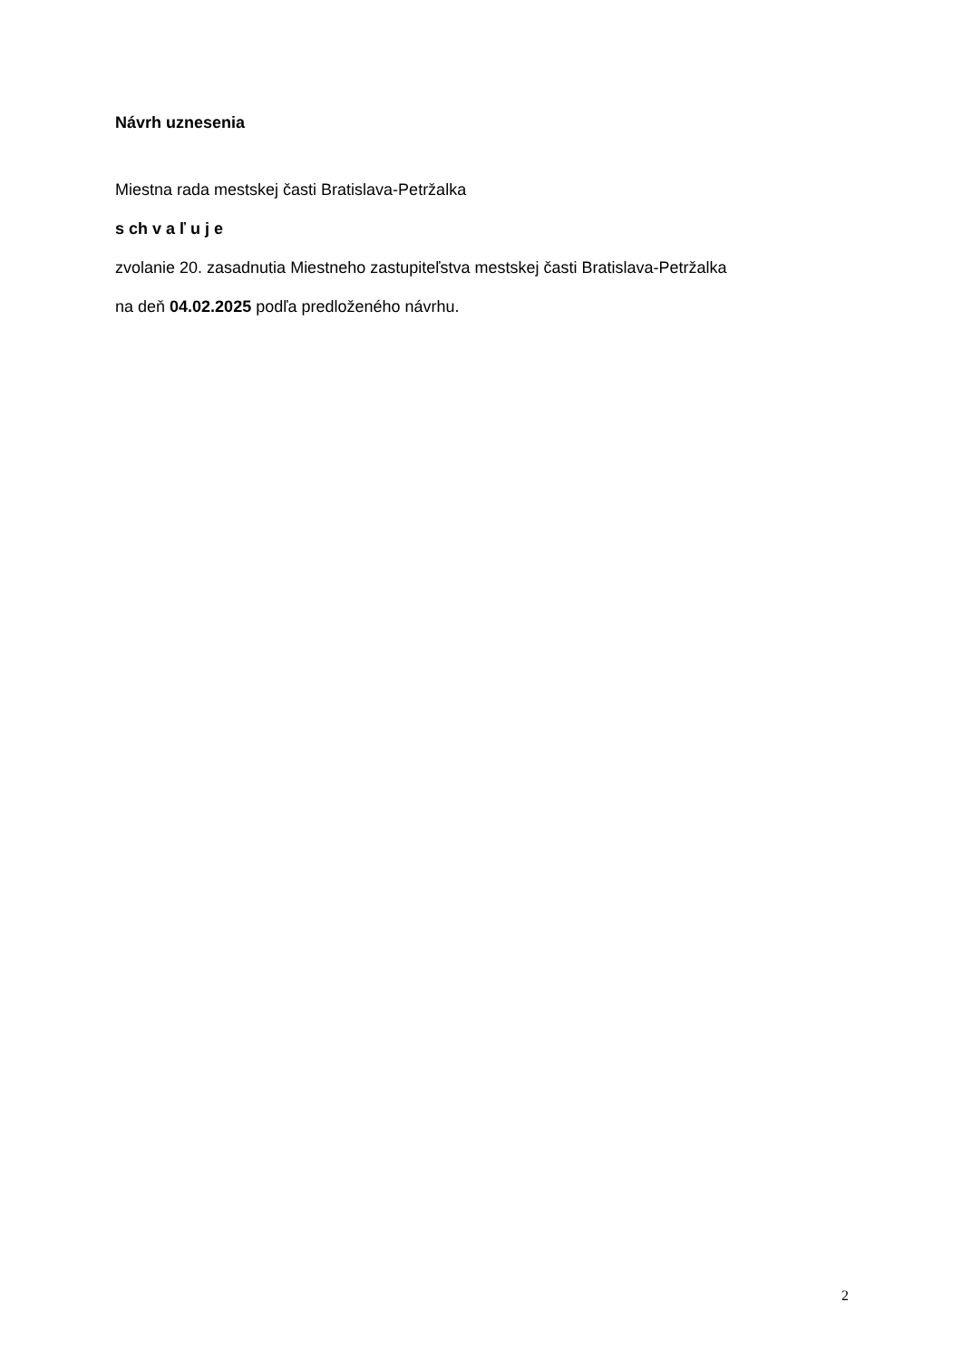Návrh uznesenia
Miestna rada mestskej časti Bratislava-Petržalka
s ch v a ľ u j e
zvolanie 20. zasadnutia Miestneho zastupiteľstva mestskej časti Bratislava-Petržalka
na deň 04.02.2025 podľa predloženého návrhu.
2